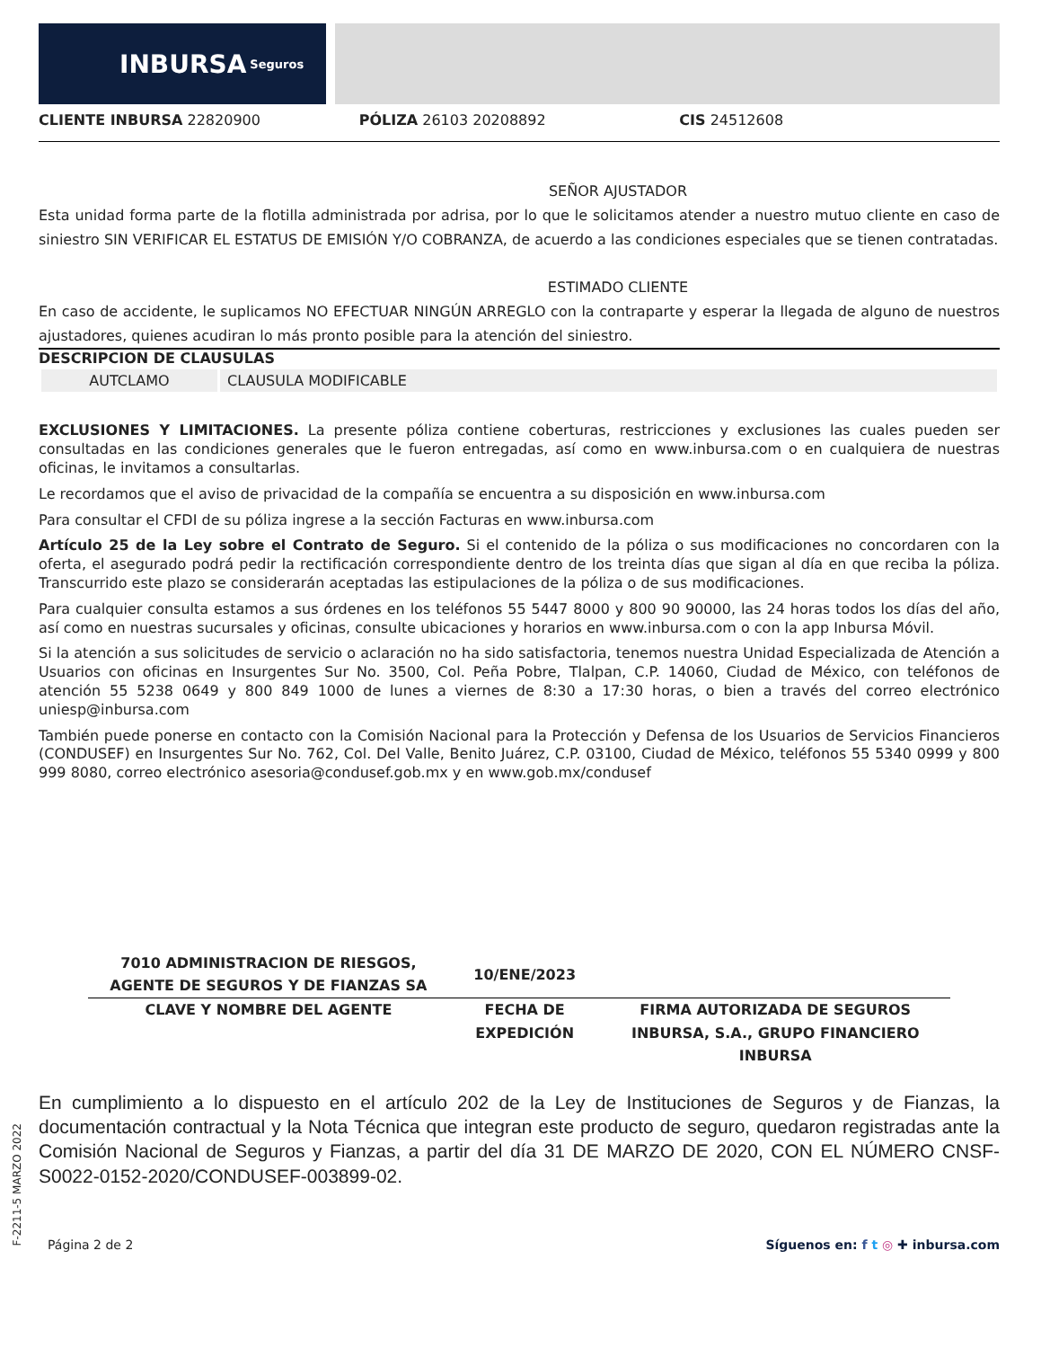F-2211-5 MARZO 2022
INBURSA Seguros
CLIENTE INBURSA 22820900 PÓLIZA 26103 20208892 CIS 24512608
SEÑOR AJUSTADOR
Esta unidad forma parte de la flotilla administrada por adrisa, por lo que le solicitamos atender a nuestro mutuo cliente en caso de siniestro SIN VERIFICAR EL ESTATUS DE EMISIÓN Y/O COBRANZA, de acuerdo a las condiciones especiales que se tienen contratadas.
ESTIMADO CLIENTE
En caso de accidente, le suplicamos NO EFECTUAR NINGÚN ARREGLO con la contraparte y esperar la llegada de alguno de nuestros ajustadores, quienes acudiran lo más pronto posible para la atención del siniestro.
DESCRIPCION DE CLAUSULAS
| AUTCLAMO | CLAUSULA MODIFICABLE |
EXCLUSIONES Y LIMITACIONES. La presente póliza contiene coberturas, restricciones y exclusiones las cuales pueden ser consultadas en las condiciones generales que le fueron entregadas, así como en www.inbursa.com o en cualquiera de nuestras oficinas, le invitamos a consultarlas.
Le recordamos que el aviso de privacidad de la compañía se encuentra a su disposición en www.inbursa.com
Para consultar el CFDI de su póliza ingrese a la sección Facturas en www.inbursa.com
Artículo 25 de la Ley sobre el Contrato de Seguro. Si el contenido de la póliza o sus modificaciones no concordaren con la oferta, el asegurado podrá pedir la rectificación correspondiente dentro de los treinta días que sigan al día en que reciba la póliza. Transcurrido este plazo se considerarán aceptadas las estipulaciones de la póliza o de sus modificaciones.
Para cualquier consulta estamos a sus órdenes en los teléfonos 55 5447 8000 y 800 90 90000, las 24 horas todos los días del año, así como en nuestras sucursales y oficinas, consulte ubicaciones y horarios en www.inbursa.com o con la app Inbursa Móvil.
Si la atención a sus solicitudes de servicio o aclaración no ha sido satisfactoria, tenemos nuestra Unidad Especializada de Atención a Usuarios con oficinas en Insurgentes Sur No. 3500, Col. Peña Pobre, Tlalpan, C.P. 14060, Ciudad de México, con teléfonos de atención 55 5238 0649 y 800 849 1000 de lunes a viernes de 8:30 a 17:30 horas, o bien a través del correo electrónico uniesp@inbursa.com
También puede ponerse en contacto con la Comisión Nacional para la Protección y Defensa de los Usuarios de Servicios Financieros (CONDUSEF) en Insurgentes Sur No. 762, Col. Del Valle, Benito Juárez, C.P. 03100, Ciudad de México, teléfonos 55 5340 0999 y 800 999 8080, correo electrónico asesoria@condusef.gob.mx y en www.gob.mx/condusef
| 7010 ADMINISTRACION DE RIESGOS, AGENTE DE SEGUROS Y DE FIANZAS SA | 10/ENE/2023 | |
| CLAVE Y NOMBRE DEL AGENTE | FECHA DE EXPEDICIÓN | FIRMA AUTORIZADA DE SEGUROS INBURSA, S.A., GRUPO FINANCIERO INBURSA |
En cumplimiento a lo dispuesto en el artículo 202 de la Ley de Instituciones de Seguros y de Fianzas, la documentación contractual y la Nota Técnica que integran este producto de seguro, quedaron registradas ante la Comisión Nacional de Seguros y Fianzas, a partir del día 31 DE MARZO DE 2020, CON EL NÚMERO CNSF-S0022-0152-2020/CONDUSEF-003899-02.
Página 2 de 2 Síguenos en: f t ◎ ✚ inbursa.com